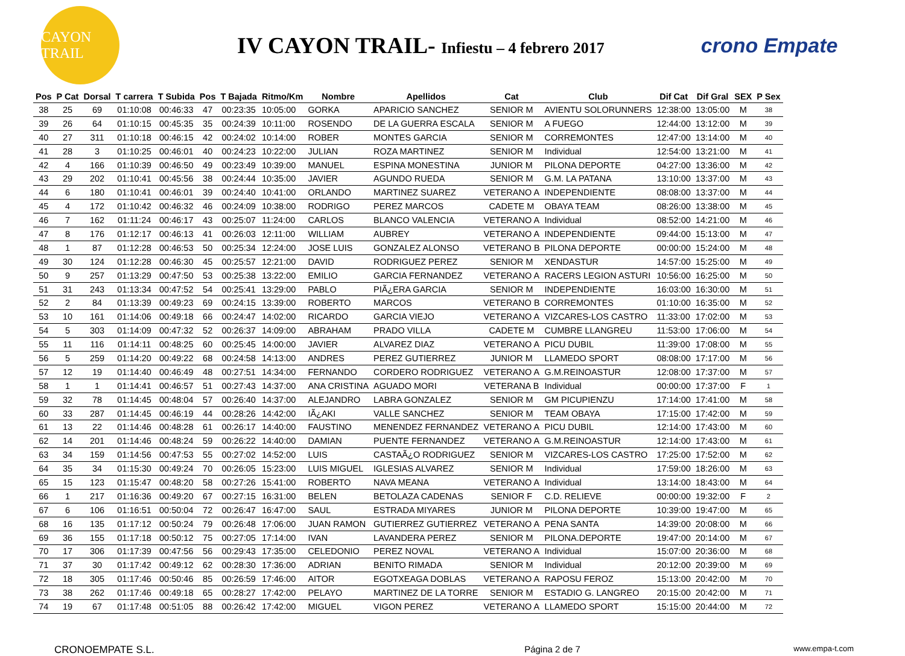CAYON TRAIL
IV CAYON TRAIL- Infiestu – 4 febrero 2017
crono Empate
| Pos | P Cat | Dorsal | T carrera | T Subida | Pos | T Bajada | Ritmo/Km | Nombre | Apellidos | Cat | Club | Dif Cat | Dif Gral | SEX | P Sex |
| --- | --- | --- | --- | --- | --- | --- | --- | --- | --- | --- | --- | --- | --- | --- | --- |
| 38 | 25 | 69 | 01:10:08 | 00:46:33 | 47 | 00:23:35 | 10:05:00 | GORKA | APARICIO SANCHEZ | SENIOR M | AVIENTU SOLORUNNERS | 12:38:00 | 13:05:00 | M | 38 |
| 39 | 26 | 64 | 01:10:15 | 00:45:35 | 35 | 00:24:39 | 10:11:00 | ROSENDO | DE LA GUERRA ESCALA | SENIOR M | A FUEGO | 12:44:00 | 13:12:00 | M | 39 |
| 40 | 27 | 311 | 01:10:18 | 00:46:15 | 42 | 00:24:02 | 10:14:00 | ROBER | MONTES GARCIA | SENIOR M | CORREMONTES | 12:47:00 | 13:14:00 | M | 40 |
| 41 | 28 | 3 | 01:10:25 | 00:46:01 | 40 | 00:24:23 | 10:22:00 | JULIAN | ROZA MARTINEZ | SENIOR M | Individual | 12:54:00 | 13:21:00 | M | 41 |
| 42 | 4 | 166 | 01:10:39 | 00:46:50 | 49 | 00:23:49 | 10:39:00 | MANUEL | ESPINA MONESTINA | JUNIOR M | PILONA DEPORTE | 04:27:00 | 13:36:00 | M | 42 |
| 43 | 29 | 202 | 01:10:41 | 00:45:56 | 38 | 00:24:44 | 10:35:00 | JAVIER | AGUNDO RUEDA | SENIOR M | G.M. LA PATANA | 13:10:00 | 13:37:00 | M | 43 |
| 44 | 6 | 180 | 01:10:41 | 00:46:01 | 39 | 00:24:40 | 10:41:00 | ORLANDO | MARTINEZ SUAREZ | VETERANO A | INDEPENDIENTE | 08:08:00 | 13:37:00 | M | 44 |
| 45 | 4 | 172 | 01:10:42 | 00:46:32 | 46 | 00:24:09 | 10:38:00 | RODRIGO | PEREZ MARCOS | CADETE M | OBAYA TEAM | 08:26:00 | 13:38:00 | M | 45 |
| 46 | 7 | 162 | 01:11:24 | 00:46:17 | 43 | 00:25:07 | 11:24:00 | CARLOS | BLANCO VALENCIA | VETERANO A | Individual | 08:52:00 | 14:21:00 | M | 46 |
| 47 | 8 | 176 | 01:12:17 | 00:46:13 | 41 | 00:26:03 | 12:11:00 | WILLIAM | AUBREY | VETERANO A | INDEPENDIENTE | 09:44:00 | 15:13:00 | M | 47 |
| 48 | 1 | 87 | 01:12:28 | 00:46:53 | 50 | 00:25:34 | 12:24:00 | JOSE LUIS | GONZALEZ ALONSO | VETERANO B | PILONA DEPORTE | 00:00:00 | 15:24:00 | M | 48 |
| 49 | 30 | 124 | 01:12:28 | 00:46:30 | 45 | 00:25:57 | 12:21:00 | DAVID | RODRIGUEZ PEREZ | SENIOR M | XENDASTUR | 14:57:00 | 15:25:00 | M | 49 |
| 50 | 9 | 257 | 01:13:29 | 00:47:50 | 53 | 00:25:38 | 13:22:00 | EMILIO | GARCIA FERNANDEZ | VETERANO A | RACERS LEGION ASTURI | 10:56:00 | 16:25:00 | M | 50 |
| 51 | 31 | 243 | 01:13:34 | 00:47:52 | 54 | 00:25:41 | 13:29:00 | PABLO | PIÃ¿ERA GARCIA | SENIOR M | INDEPENDIENTE | 16:03:00 | 16:30:00 | M | 51 |
| 52 | 2 | 84 | 01:13:39 | 00:49:23 | 69 | 00:24:15 | 13:39:00 | ROBERTO | MARCOS | VETERANO B | CORREMONTES | 01:10:00 | 16:35:00 | M | 52 |
| 53 | 10 | 161 | 01:14:06 | 00:49:18 | 66 | 00:24:47 | 14:02:00 | RICARDO | GARCIA VIEJO | VETERANO A | VIZCARES-LOS CASTRO | 11:33:00 | 17:02:00 | M | 53 |
| 54 | 5 | 303 | 01:14:09 | 00:47:32 | 52 | 00:26:37 | 14:09:00 | ABRAHAM | PRADO VILLA | CADETE M | CUMBRE LLANGREU | 11:53:00 | 17:06:00 | M | 54 |
| 55 | 11 | 116 | 01:14:11 | 00:48:25 | 60 | 00:25:45 | 14:00:00 | JAVIER | ALVAREZ DIAZ | VETERANO A | PICU DUBIL | 11:39:00 | 17:08:00 | M | 55 |
| 56 | 5 | 259 | 01:14:20 | 00:49:22 | 68 | 00:24:58 | 14:13:00 | ANDRES | PEREZ GUTIERREZ | JUNIOR M | LLAMEDO SPORT | 08:08:00 | 17:17:00 | M | 56 |
| 57 | 12 | 19 | 01:14:40 | 00:46:49 | 48 | 00:27:51 | 14:34:00 | FERNANDO | CORDERO RODRIGUEZ | VETERANO A | G.M.REINOASTUR | 12:08:00 | 17:37:00 | M | 57 |
| 58 | 1 | 1 | 01:14:41 | 00:46:57 | 51 | 00:27:43 | 14:37:00 | ANA CRISTINA | AGUADO MORI | VETERANA B | Individual | 00:00:00 | 17:37:00 | F | 1 |
| 59 | 32 | 78 | 01:14:45 | 00:48:04 | 57 | 00:26:40 | 14:37:00 | ALEJANDRO | LABRA GONZALEZ | SENIOR M | GM PICUPIENZU | 17:14:00 | 17:41:00 | M | 58 |
| 60 | 33 | 287 | 01:14:45 | 00:46:19 | 44 | 00:28:26 | 14:42:00 | IÃ¿AKI | VALLE SANCHEZ | SENIOR M | TEAM OBAYA | 17:15:00 | 17:42:00 | M | 59 |
| 61 | 13 | 22 | 01:14:46 | 00:48:28 | 61 | 00:26:17 | 14:40:00 | FAUSTINO | MENENDEZ FERNANDEZ | VETERANO A | PICU DUBIL | 12:14:00 | 17:43:00 | M | 60 |
| 62 | 14 | 201 | 01:14:46 | 00:48:24 | 59 | 00:26:22 | 14:40:00 | DAMIAN | PUENTE FERNANDEZ | VETERANO A | G.M.REINOASTUR | 12:14:00 | 17:43:00 | M | 61 |
| 63 | 34 | 159 | 01:14:56 | 00:47:53 | 55 | 00:27:02 | 14:52:00 | LUIS | CASTAÃ¿O RODRIGUEZ | SENIOR M | VIZCARES-LOS CASTRO | 17:25:00 | 17:52:00 | M | 62 |
| 64 | 35 | 34 | 01:15:30 | 00:49:24 | 70 | 00:26:05 | 15:23:00 | LUIS MIGUEL | IGLESIAS ALVAREZ | SENIOR M | Individual | 17:59:00 | 18:26:00 | M | 63 |
| 65 | 15 | 123 | 01:15:47 | 00:48:20 | 58 | 00:27:26 | 15:41:00 | ROBERTO | NAVA MEANA | VETERANO A | Individual | 13:14:00 | 18:43:00 | M | 64 |
| 66 | 1 | 217 | 01:16:36 | 00:49:20 | 67 | 00:27:15 | 16:31:00 | BELEN | BETOLAZA CADENAS | SENIOR F | C.D. RELIEVE | 00:00:00 | 19:32:00 | F | 2 |
| 67 | 6 | 106 | 01:16:51 | 00:50:04 | 72 | 00:26:47 | 16:47:00 | SAUL | ESTRADA MIYARES | JUNIOR M | PILONA DEPORTE | 10:39:00 | 19:47:00 | M | 65 |
| 68 | 16 | 135 | 01:17:12 | 00:50:24 | 79 | 00:26:48 | 17:06:00 | JUAN RAMON | GUTIERREZ GUTIERREZ | VETERANO A | PENA SANTA | 14:39:00 | 20:08:00 | M | 66 |
| 69 | 36 | 155 | 01:17:18 | 00:50:12 | 75 | 00:27:05 | 17:14:00 | IVAN | LAVANDERA PEREZ | SENIOR M | PILONA.DEPORTE | 19:47:00 | 20:14:00 | M | 67 |
| 70 | 17 | 306 | 01:17:39 | 00:47:56 | 56 | 00:29:43 | 17:35:00 | CELEDONIO | PEREZ NOVAL | VETERANO A | Individual | 15:07:00 | 20:36:00 | M | 68 |
| 71 | 37 | 30 | 01:17:42 | 00:49:12 | 62 | 00:28:30 | 17:36:00 | ADRIAN | BENITO RIMADA | SENIOR M | Individual | 20:12:00 | 20:39:00 | M | 69 |
| 72 | 18 | 305 | 01:17:46 | 00:50:46 | 85 | 00:26:59 | 17:46:00 | AITOR | EGOTXEAGA DOBLAS | VETERANO A | RAPOSU FEROZ | 15:13:00 | 20:42:00 | M | 70 |
| 73 | 38 | 262 | 01:17:46 | 00:49:18 | 65 | 00:28:27 | 17:42:00 | PELAYO | MARTINEZ DE LA TORRE | SENIOR M | ESTADIO G. LANGREO | 20:15:00 | 20:42:00 | M | 71 |
| 74 | 19 | 67 | 01:17:48 | 00:51:05 | 88 | 00:26:42 | 17:42:00 | MIGUEL | VIGON PEREZ | VETERANO A | LLAMEDO SPORT | 15:15:00 | 20:44:00 | M | 72 |
CRONOEMPATE S.L. Página 2 de 7 www.empa-t.com